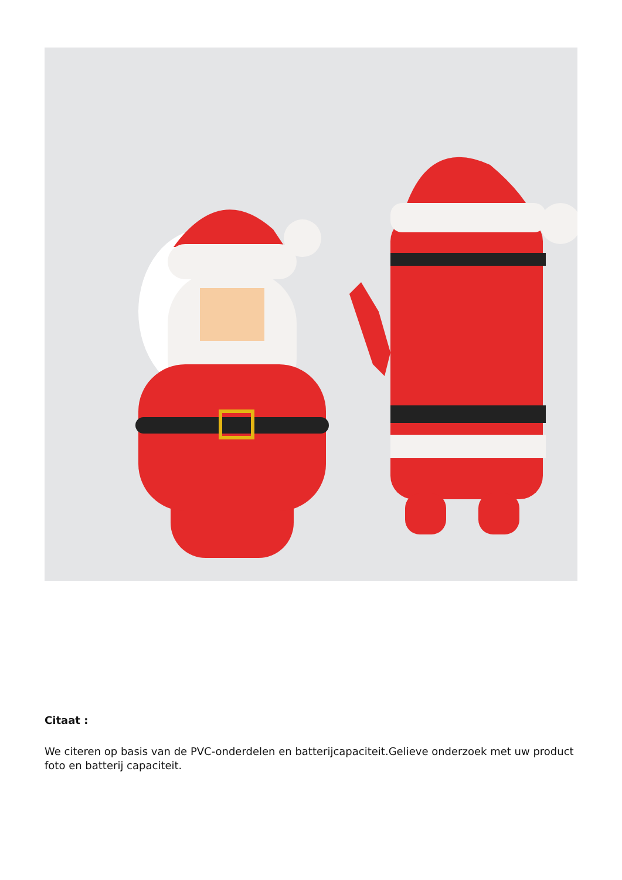Citaat :
We citeren op basis van de PVC-onderdelen en batterijcapaciteit.Gelieve onderzoek met uw product foto en batterij capaciteit.